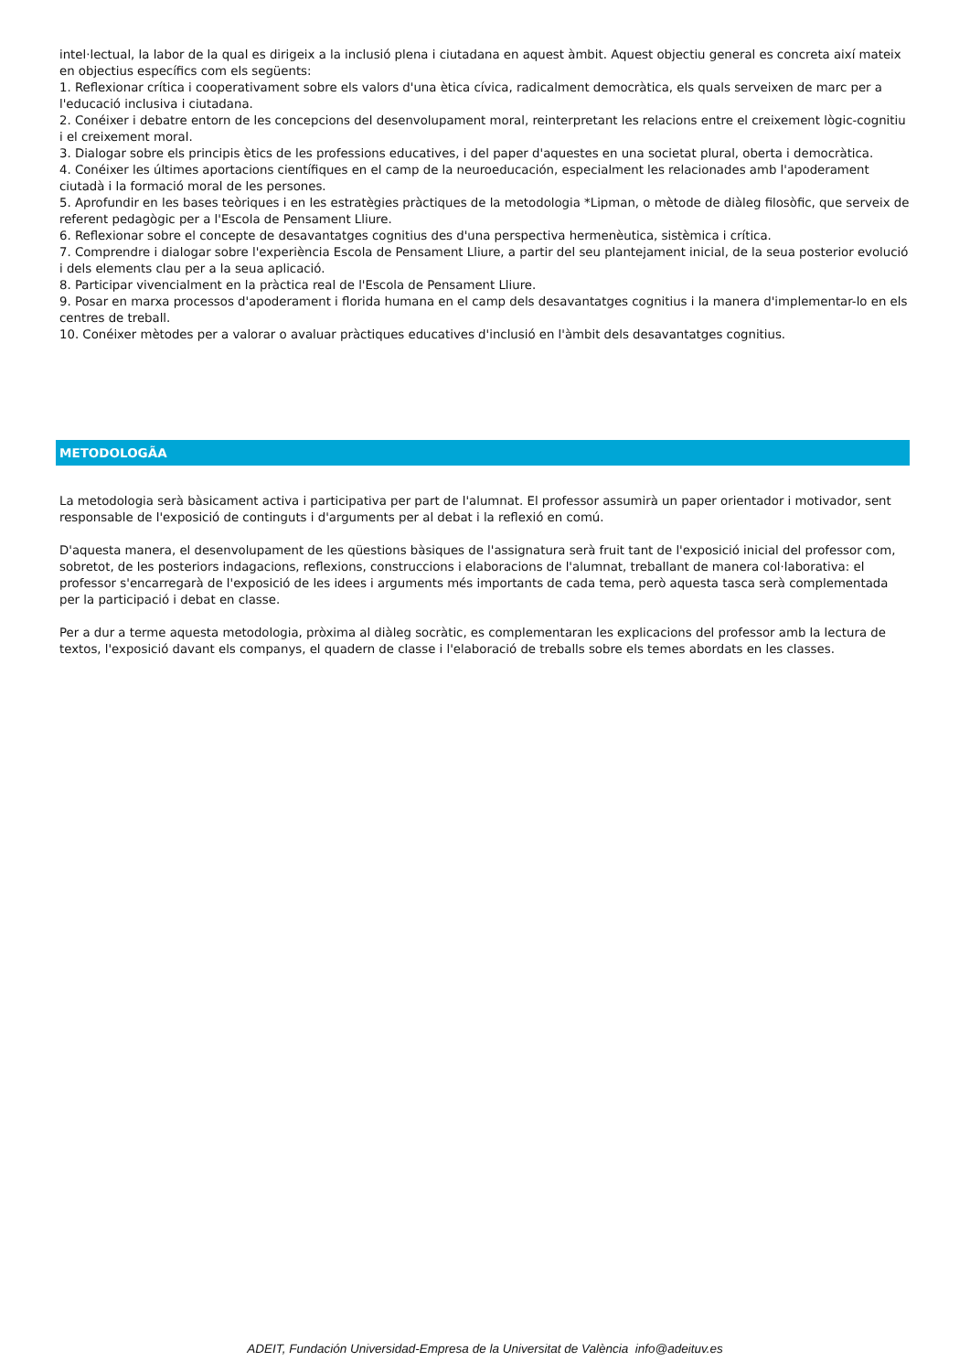intel·lectual, la labor de la qual es dirigeix a la inclusió plena i ciutadana en aquest àmbit. Aquest objectiu general es concreta així mateix en objectius específics com els següents:
1. Reflexionar crítica i cooperativament sobre els valors d'una ètica cívica, radicalment democràtica, els quals serveixen de marc per a l'educació inclusiva i ciutadana.
2. Conéixer i debatre entorn de les concepcions del desenvolupament moral, reinterpretant les relacions entre el creixement lògic-cognitiu i el creixement moral.
3. Dialogar sobre els principis ètics de les professions educatives, i del paper d'aquestes en una societat plural, oberta i democràtica.
4. Conéixer les últimes aportacions científiques en el camp de la neuroeducación, especialment les relacionades amb l'apoderament ciutadà i la formació moral de les persones.
5. Aprofundir en les bases teòriques i en les estratègies pràctiques de la metodologia *Lipman, o mètode de diàleg filosòfic, que serveix de referent pedagògic per a l'Escola de Pensament Lliure.
6. Reflexionar sobre el concepte de desavantatges cognitius des d'una perspectiva hermenèutica, sistèmica i crítica.
7. Comprendre i dialogar sobre l'experiència Escola de Pensament Lliure, a partir del seu plantejament inicial, de la seua posterior evolució i dels elements clau per a la seua aplicació.
8. Participar vivencialment en la pràctica real de l'Escola de Pensament Lliure.
9. Posar en marxa processos d'apoderament i florida humana en el camp dels desavantatges cognitius i la manera d'implementar-lo en els centres de treball.
10. Conéixer mètodes per a valorar o avaluar pràctiques educatives d'inclusió en l'àmbit dels desavantatges cognitius.
METODOLOGÃA
La metodologia serà bàsicament activa i participativa per part de l'alumnat. El professor assumirà un paper orientador i motivador, sent responsable de l'exposició de continguts i d'arguments per al debat i la reflexió en comú.
D'aquesta manera, el desenvolupament de les qüestions bàsiques de l'assignatura serà fruit tant de l'exposició inicial del professor com, sobretot, de les posteriors indagacions, reflexions, construccions i elaboracions de l'alumnat, treballant de manera col·laborativa: el professor s'encarregarà de l'exposició de les idees i arguments més importants de cada tema, però aquesta tasca serà complementada per la participació i debat en classe.
Per a dur a terme aquesta metodologia, pròxima al diàleg socràtic, es complementaran les explicacions del professor amb la lectura de textos, l'exposició davant els companys, el quadern de classe i l'elaboració de treballs sobre els temes abordats en les classes.
ADEIT, Fundación Universidad-Empresa de la Universitat de València info@adeituv.es